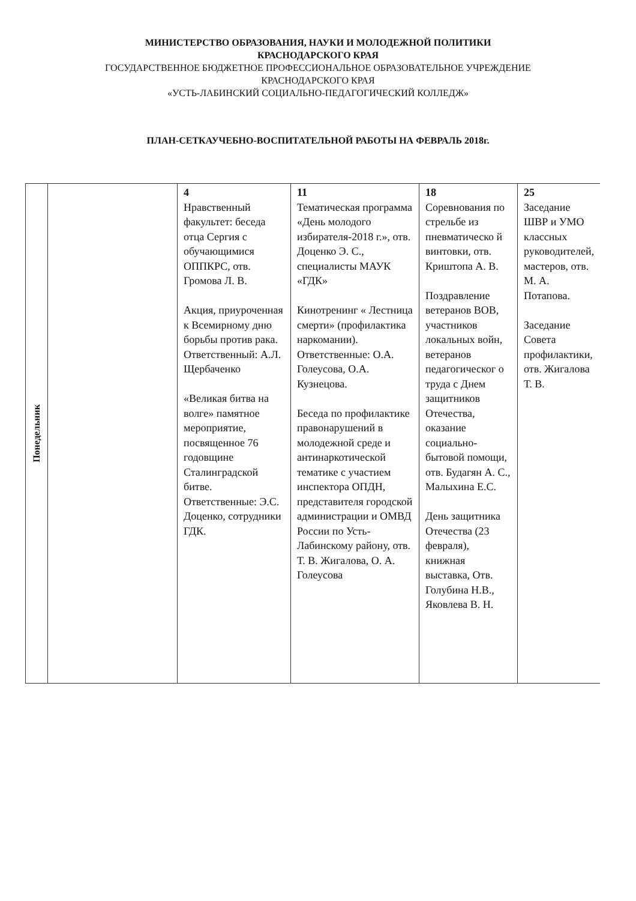МИНИСТЕРСТВО ОБРАЗОВАНИЯ, НАУКИ И МОЛОДЕЖНОЙ ПОЛИТИКИ
КРАСНОДАРСКОГО КРАЯ
ГОСУДАРСТВЕННОЕ БЮДЖЕТНОЕ ПРОФЕССИОНАЛЬНОЕ ОБРАЗОВАТЕЛЬНОЕ УЧРЕЖДЕНИЕ
КРАСНОДАРСКОГО КРАЯ
«УСТЬ-ЛАБИНСКИЙ СОЦИАЛЬНО-ПЕДАГОГИЧЕСКИЙ КОЛЛЕДЖ»
ПЛАН-СЕТКАУЧЕБНО-ВОСПИТАТЕЛЬНОЙ РАБОТЫ НА ФЕВРАЛЬ 2018г.
| Понедельник | | 4 Нравственный факультет: беседа отца Сергия с обучающимися ОППКРС, отв. Громова Л. В. Акция, приуроченная к Всемирному дню борьбы против рака. Ответственный: А.Л. Щербаченко «Великая битва на волге» памятное мероприятие, посвященное 76 годовщине Сталинградской битве. Ответственные: Э.С. Доценко, сотрудники ГДК. | 11 Тематическая программа «День молодого избирателя-2018 г.», отв. Доценко Э. С., специалисты МАУК «ГДК» Кинотренинг « Лестница смерти» (профилактика наркомании). Ответственные: О.А. Голеусова, О.А. Кузнецова. Беседа по профилактике правонарушений в молодежной среде и антинаркотической тематике с участием инспектора ОПДН, представителя городской администрации и ОМВД России по Усть-Лабинскому району, отв. Т. В. Жигалова, О. А. Голеусова | 18 Соревнования по стрельбе из пневматическо й винтовки, отв. Криштопа А. В. Поздравление ветеранов ВОВ, участников локальных войн, ветеранов педагогическог о труда с Днем защитников Отечества, оказание социально-бытовой помощи, отв. Будагян А. С., Малыхина Е.С. День защитника Отечества (23 февраля), книжная выставка, Отв. Голубина Н.В., Яковлева В. Н. | 25 Заседание ШВР и УМО классных руководителей, мастеров, отв. М. А. Потапова. Заседание Совета профилактики, отв. Жигалова Т. В. |